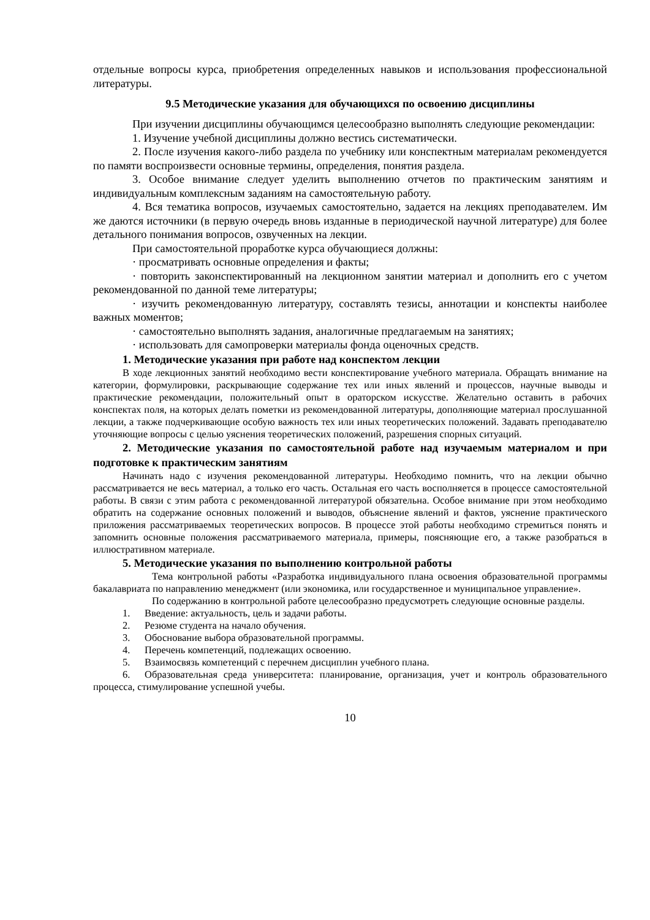отдельные вопросы курса, приобретения определенных навыков и использования профессиональной литературы.
9.5 Методические указания для обучающихся по освоению дисциплины
При изучении дисциплины обучающимся целесообразно выполнять следующие рекомендации:
1. Изучение учебной дисциплины должно вестись систематически.
2. После изучения какого-либо раздела по учебнику или конспектным материалам рекомендуется по памяти воспроизвести основные термины, определения, понятия раздела.
3. Особое внимание следует уделить выполнению отчетов по практическим занятиям и индивидуальным комплексным заданиям на самостоятельную работу.
4. Вся тематика вопросов, изучаемых самостоятельно, задается на лекциях преподавателем. Им же даются источники (в первую очередь вновь изданные в периодической научной литературе) для более детального понимания вопросов, озвученных на лекции.
При самостоятельной проработке курса обучающиеся должны:
· просматривать основные определения и факты;
· повторить законспектированный на лекционном занятии материал и дополнить его с учетом рекомендованной по данной теме литературы;
· изучить рекомендованную литературу, составлять тезисы, аннотации и конспекты наиболее важных моментов;
· самостоятельно выполнять задания, аналогичные предлагаемым на занятиях;
· использовать для самопроверки материалы фонда оценочных средств.
1. Методические указания при работе над конспектом лекции
В ходе лекционных занятий необходимо вести конспектирование учебного материала. Обращать внимание на категории, формулировки, раскрывающие содержание тех или иных явлений и процессов, научные выводы и практические рекомендации, положительный опыт в ораторском искусстве. Желательно оставить в рабочих конспектах поля, на которых делать пометки из рекомендованной литературы, дополняющие материал прослушанной лекции, а также подчеркивающие особую важность тех или иных теоретических положений. Задавать преподавателю уточняющие вопросы с целью уяснения теоретических положений, разрешения спорных ситуаций.
2. Методические указания по самостоятельной работе над изучаемым материалом и при подготовке к практическим занятиям
Начинать надо с изучения рекомендованной литературы. Необходимо помнить, что на лекции обычно рассматривается не весь материал, а только его часть. Остальная его часть восполняется в процессе самостоятельной работы. В связи с этим работа с рекомендованной литературой обязательна. Особое внимание при этом необходимо обратить на содержание основных положений и выводов, объяснение явлений и фактов, уяснение практического приложения рассматриваемых теоретических вопросов. В процессе этой работы необходимо стремиться понять и запомнить основные положения рассматриваемого материала, примеры, поясняющие его, а также разобраться в иллюстративном материале.
5. Методические указания по выполнению контрольной работы
Тема контрольной работы «Разработка индивидуального плана освоения образовательной программы бакалавриата по направлению менеджмент (или экономика, или государственное и муниципальное управление».
По содержанию в контрольной работе целесообразно предусмотреть следующие основные разделы.
1. Введение: актуальность, цель и задачи работы.
2. Резюме студента на начало обучения.
3. Обоснование выбора образовательной программы.
4. Перечень компетенций, подлежащих освоению.
5. Взаимосвязь компетенций с перечнем дисциплин учебного плана.
6. Образовательная среда университета: планирование, организация, учет и контроль образовательного процесса, стимулирование успешной учебы.
10